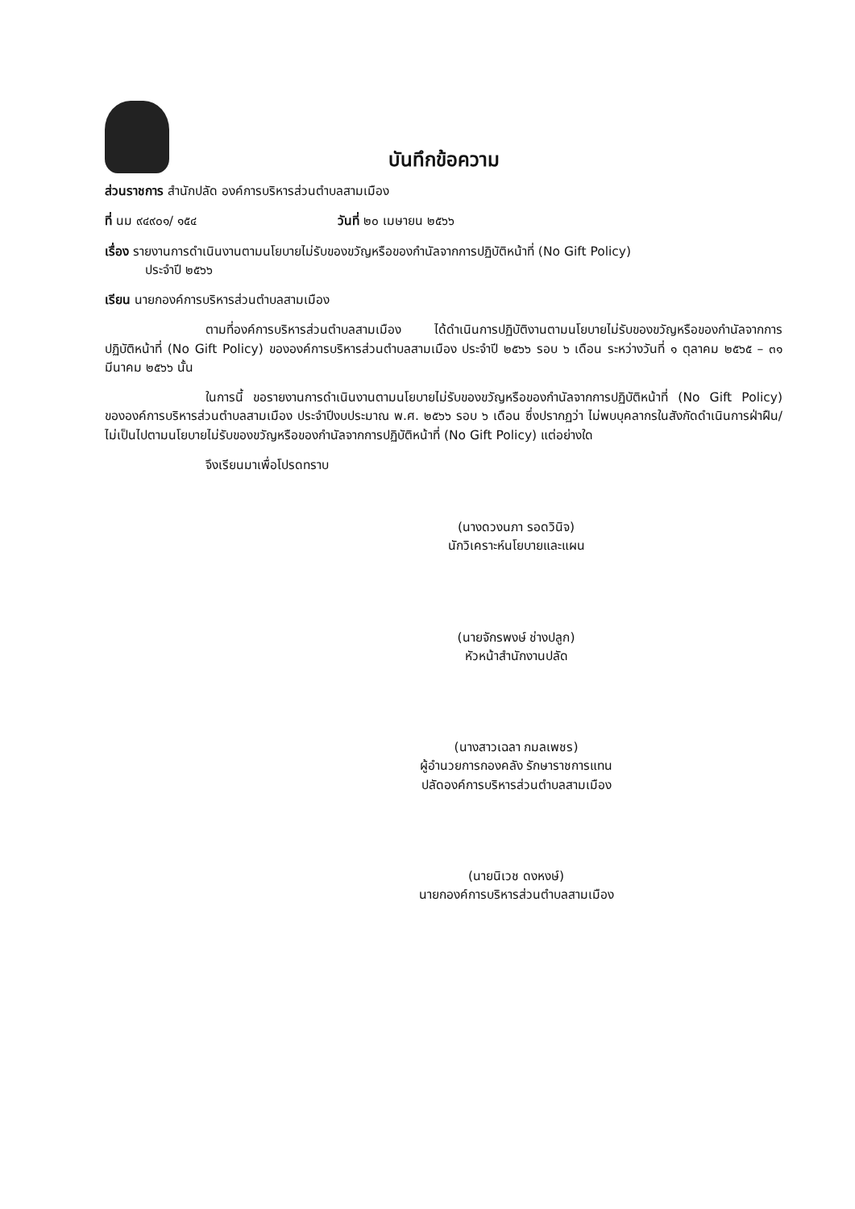บันทึกข้อความ
ส่วนราชการ สำนักปลัด องค์การบริหารส่วนตำบลสามเมือง
ที่ นม ๙๔๙๐๑/ ๑๕๔ วันที่ ๒๐ เมษายน ๒๕๖๖
เรื่อง รายงานการดำเนินงานตามนโยบายไม่รับของขวัญหรือของกำนัลจากการปฏิบัติหน้าที่ (No Gift Policy)
ประจำปี ๒๕๖๖
เรียน นายกองค์การบริหารส่วนตำบลสามเมือง
ตามที่องค์การบริหารส่วนตำบลสามเมือง ได้ดำเนินการปฏิบัติงานตามนโยบายไม่รับของขวัญหรือของกำนัลจากการปฏิบัติหน้าที่ (No Gift Policy) ขององค์การบริหารส่วนตำบลสามเมือง ประจำปี ๒๕๖๖ รอบ ๖ เดือน ระหว่างวันที่ ๑ ตุลาคม ๒๕๖๕ – ๓๑ มีนาคม ๒๕๖๖ นั้น
ในการนี้ ขอรายงานการดำเนินงานตามนโยบายไม่รับของขวัญหรือของกำนัลจากการปฏิบัติหน้าที่ (No Gift Policy) ขององค์การบริหารส่วนตำบลสามเมือง ประจำปีงบประมาณ พ.ศ. ๒๕๖๖ รอบ ๖ เดือน ซึ่งปรากฏว่า ไม่พบบุคลากรในสังกัดดำเนินการฝ่าฝืน/ไม่เป็นไปตามนโยบายไม่รับของขวัญหรือของกำนัลจากการปฏิบัติหน้าที่ (No Gift Policy) แต่อย่างใด
จึงเรียนมาเพื่อโปรดทราบ
(นางดวงนภา รอดวินิจ)
นักวิเคราะห์นโยบายและแผน
(นายจักรพงษ์ ช่างปลูก)
หัวหน้าสำนักงานปลัด
(นางสาวเฉลา กมลเพชร)
ผู้อำนวยการกองคลัง รักษาราชการแทน
ปลัดองค์การบริหารส่วนตำบลสามเมือง
(นายนิเวช ดงหงษ์)
นายกองค์การบริหารส่วนตำบลสามเมือง